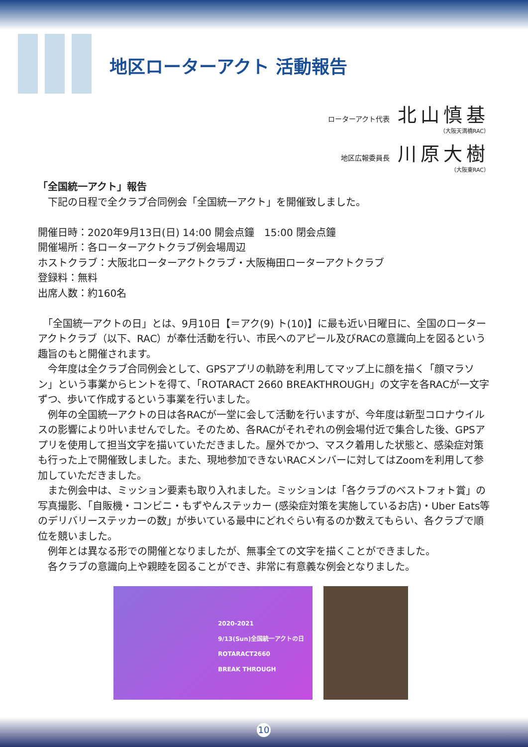地区ローターアクト 活動報告
ローターアクト代表 北山慎基
（大阪天満橋RAC）
地区広報委員長 川原大樹
（大阪東RAC）
「全国統一アクト」報告
　下記の日程で全クラブ合同例会「全国統一アクト」を開催致しました。
開催日時：2020年9月13日(日) 14:00 開会点鐘　15:00 閉会点鐘
開催場所：各ローターアクトクラブ例会場周辺
ホストクラブ：大阪北ローターアクトクラブ・大阪梅田ローターアクトクラブ
登録料：無料
出席人数：約160名
　「全国統一アクトの日」とは、9月10日【＝アク(9) ト(10)】に最も近い日曜日に、全国のローターアクトクラブ（以下、RAC）が奉仕活動を行い、市民へのアピール及びRACの意識向上を図るという趣旨のもと開催されます。
　今年度は全クラブ合同例会として、GPSアプリの軌跡を利用してマップ上に顔を描く「顔マラソン」という事業からヒントを得て、「ROTARACT 2660 BREAKTHROUGH」の文字を各RACが一文字ずつ、歩いて作成するという事業を行いました。
　例年の全国統一アクトの日は各RACが一堂に会して活動を行いますが、今年度は新型コロナウイルスの影響により叶いませんでした。そのため、各RACがそれぞれの例会場付近で集合した後、GPSアプリを使用して担当文字を描いていただきました。屋外でかつ、マスク着用した状態と、感染症対策も行った上で開催致しました。また、現地参加できないRACメンバーに対してはZoomを利用して参加していただきました。
　また例会中は、ミッション要素も取り入れました。ミッションは「各クラブのベストフォト賞」の写真撮影、「自販機・コンビニ・もずやんステッカー (感染症対策を実施しているお店)・Uber Eats等のデリバリーステッカーの数」が歩いている最中にどれぐらい有るのか数えてもらい、各クラブで順位を競いました。
　例年とは異なる形での開催となりましたが、無事全ての文字を描くことができました。
　各クラブの意識向上や親睦を図ることができ、非常に有意義な例会となりました。
2020-2021
9/13(Sun)全国統一アクトの日
ROTARACT2660
BREAK THROUGH
10